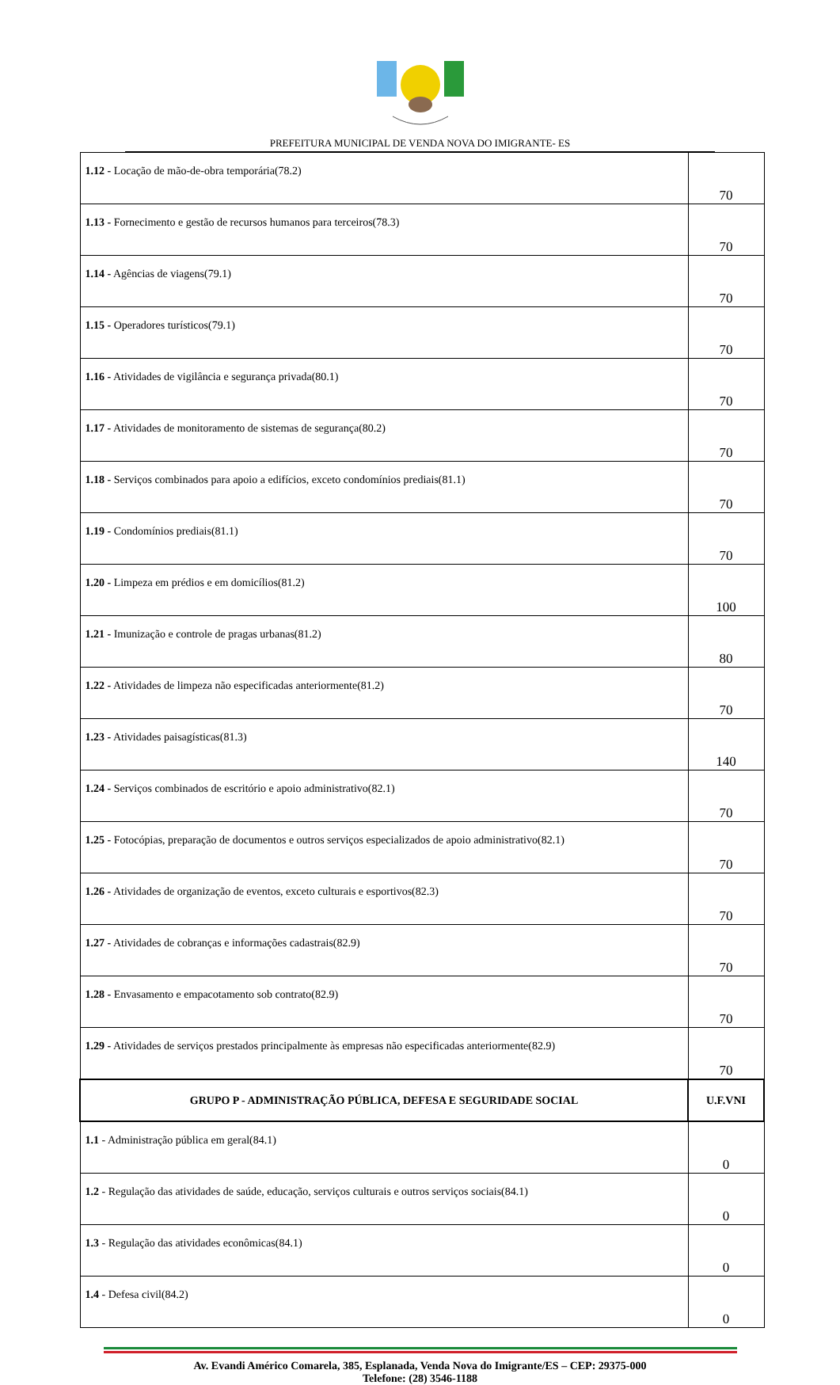PREFEITURA MUNICIPAL DE VENDA NOVA DO IMIGRANTE- ES
| 1.12 - Locação de mão-de-obra temporária(78.2) | 70 |
| 1.13 - Fornecimento e gestão de recursos humanos para terceiros(78.3) | 70 |
| 1.14 - Agências de viagens(79.1) | 70 |
| 1.15 - Operadores turísticos(79.1) | 70 |
| 1.16 - Atividades de vigilância e segurança privada(80.1) | 70 |
| 1.17 - Atividades de monitoramento de sistemas de segurança(80.2) | 70 |
| 1.18 - Serviços combinados para apoio a edifícios, exceto condomínios prediais(81.1) | 70 |
| 1.19 - Condomínios prediais(81.1) | 70 |
| 1.20 - Limpeza em prédios e em domicílios(81.2) | 100 |
| 1.21 - Imunização e controle de pragas urbanas(81.2) | 80 |
| 1.22 - Atividades de limpeza não especificadas anteriormente(81.2) | 70 |
| 1.23 - Atividades paisagísticas(81.3) | 140 |
| 1.24 - Serviços combinados de escritório e apoio administrativo(82.1) | 70 |
| 1.25 - Fotocópias, preparação de documentos e outros serviços especializados de apoio administrativo(82.1) | 70 |
| 1.26 - Atividades de organização de eventos, exceto culturais e esportivos(82.3) | 70 |
| 1.27 - Atividades de cobranças e informações cadastrais(82.9) | 70 |
| 1.28 - Envasamento e empacotamento sob contrato(82.9) | 70 |
| 1.29 - Atividades de serviços prestados principalmente às empresas não especificadas anteriormente(82.9) | 70 |
| GRUPO P - ADMINISTRAÇÃO PÚBLICA, DEFESA E SEGURIDADE SOCIAL | U.F.VNI |
| 1.1 - Administração pública em geral(84.1) | 0 |
| 1.2 - Regulação das atividades de saúde, educação, serviços culturais e outros serviços sociais(84.1) | 0 |
| 1.3 - Regulação das atividades econômicas(84.1) | 0 |
| 1.4 - Defesa civil(84.2) | 0 |
Av. Evandi Américo Comarela, 385, Esplanada, Venda Nova do Imigrante/ES – CEP: 29375-000
Telefone: (28) 3546-1188